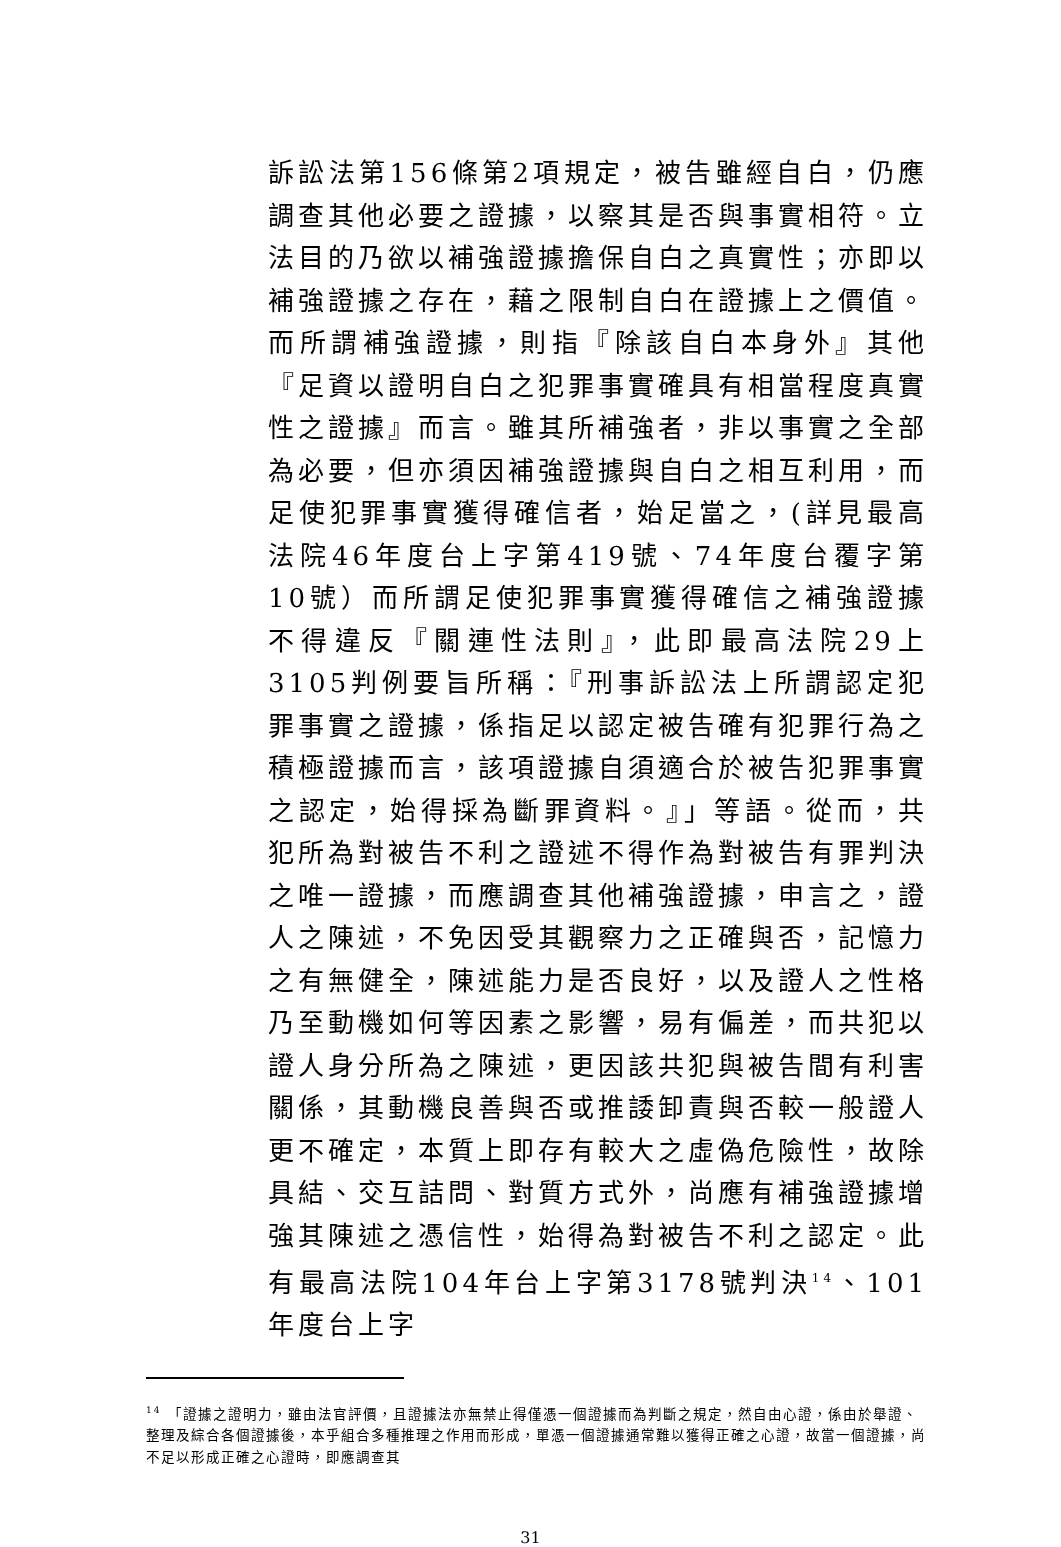訴訟法第156條第2項規定，被告雖經自白，仍應調查其他必要之證據，以察其是否與事實相符。立法目的乃欲以補強證據擔保自白之真實性；亦即以補強證據之存在，藉之限制自白在證據上之價值。而所謂補強證據，則指『除該自白本身外』其他『足資以證明自白之犯罪事實確具有相當程度真實性之證據』而言。雖其所補強者，非以事實之全部為必要，但亦須因補強證據與自白之相互利用，而足使犯罪事實獲得確信者，始足當之，(詳見最高法院46年度台上字第419號、74年度台覆字第10號）而所謂足使犯罪事實獲得確信之補強證據不得違反『關連性法則』，此即最高法院29上3105判例要旨所稱：『刑事訴訟法上所謂認定犯罪事實之證據，係指足以認定被告確有犯罪行為之積極證據而言，該項證據自須適合於被告犯罪事實之認定，始得採為斷罪資料。』」等語。從而，共犯所為對被告不利之證述不得作為對被告有罪判決之唯一證據，而應調查其他補強證據，申言之，證人之陳述，不免因受其觀察力之正確與否，記憶力之有無健全，陳述能力是否良好，以及證人之性格乃至動機如何等因素之影響，易有偏差，而共犯以證人身分所為之陳述，更因該共犯與被告間有利害關係，其動機良善與否或推諉卸責與否較一般證人更不確定，本質上即存有較大之虛偽危險性，故除具結、交互詰問、對質方式外，尚應有補強證據增強其陳述之憑信性，始得為對被告不利之認定。此有最高法院104年台上字第3178號判決<sup>14</sup>、101年度台上字
<sup>14</sup> 「證據之證明力，雖由法官評價，且證據法亦無禁止得僅憑一個證據而為判斷之規定，然自由心證，係由於舉證、整理及綜合各個證據後，本乎組合多種推理之作用而形成，單憑一個證據通常難以獲得正確之心證，故當一個證據，尚不足以形成正確之心證時，即應調查其
31